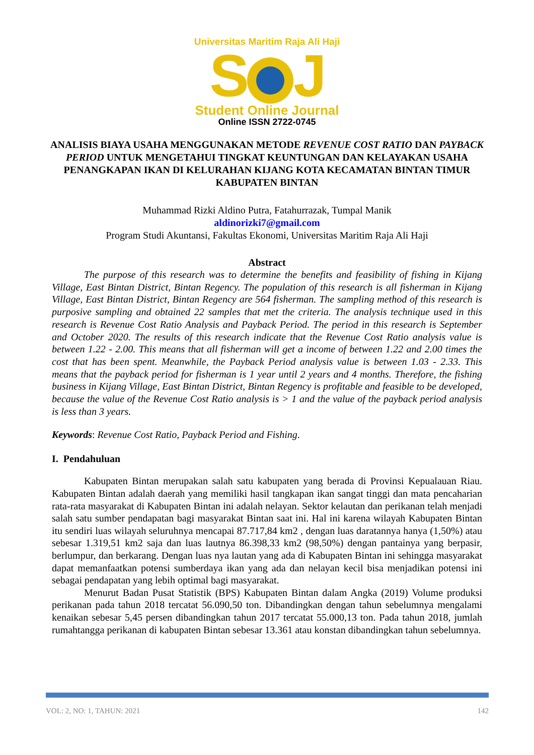Universitas Maritim Raja Ali Haji
S J
Student Online Journal
Online ISSN 2722-0745
ANALISIS BIAYA USAHA MENGGUNAKAN METODE REVENUE COST RATIO DAN PAYBACK PERIOD UNTUK MENGETAHUI TINGKAT KEUNTUNGAN DAN KELAYAKAN USAHA PENANGKAPAN IKAN DI KELURAHAN KIJANG KOTA KECAMATAN BINTAN TIMUR KABUPATEN BINTAN
Muhammad Rizki Aldino Putra, Fatahurrazak, Tumpal Manik
aldinorizki7@gmail.com
Program Studi Akuntansi, Fakultas Ekonomi, Universitas Maritim Raja Ali Haji
Abstract
The purpose of this research was to determine the benefits and feasibility of fishing in Kijang Village, East Bintan District, Bintan Regency. The population of this research is all fisherman in Kijang Village, East Bintan District, Bintan Regency are 564 fisherman. The sampling method of this research is purposive sampling and obtained 22 samples that met the criteria. The analysis technique used in this research is Revenue Cost Ratio Analysis and Payback Period. The period in this research is September and October 2020. The results of this research indicate that the Revenue Cost Ratio analysis value is between 1.22 - 2.00. This means that all fisherman will get a income of between 1.22 and 2.00 times the cost that has been spent. Meanwhile, the Payback Period analysis value is between 1.03 - 2.33. This means that the payback period for fisherman is 1 year until 2 years and 4 months. Therefore, the fishing business in Kijang Village, East Bintan District, Bintan Regency is profitable and feasible to be developed, because the value of the Revenue Cost Ratio analysis is > 1 and the value of the payback period analysis is less than 3 years.
Keywords: Revenue Cost Ratio, Payback Period and Fishing.
I. Pendahuluan
Kabupaten Bintan merupakan salah satu kabupaten yang berada di Provinsi Kepualauan Riau. Kabupaten Bintan adalah daerah yang memiliki hasil tangkapan ikan sangat tinggi dan mata pencaharian rata-rata masyarakat di Kabupaten Bintan ini adalah nelayan. Sektor kelautan dan perikanan telah menjadi salah satu sumber pendapatan bagi masyarakat Bintan saat ini. Hal ini karena wilayah Kabupaten Bintan itu sendiri luas wilayah seluruhnya mencapai 87.717,84 km2 , dengan luas daratannya hanya (1,50%) atau sebesar 1.319,51 km2 saja dan luas lautnya 86.398,33 km2 (98,50%) dengan pantainya yang berpasir, berlumpur, dan berkarang. Dengan luas nya lautan yang ada di Kabupaten Bintan ini sehingga masyarakat dapat memanfaatkan potensi sumberdaya ikan yang ada dan nelayan kecil bisa menjadikan potensi ini sebagai pendapatan yang lebih optimal bagi masyarakat.
Menurut Badan Pusat Statistik (BPS) Kabupaten Bintan dalam Angka (2019) Volume produksi perikanan pada tahun 2018 tercatat 56.090,50 ton. Dibandingkan dengan tahun sebelumnya mengalami kenaikan sebesar 5,45 persen dibandingkan tahun 2017 tercatat 55.000,13 ton. Pada tahun 2018, jumlah rumahtangga perikanan di kabupaten Bintan sebesar 13.361 atau konstan dibandingkan tahun sebelumnya.
VOL: 2, NO: 1, TAHUN: 2021 142